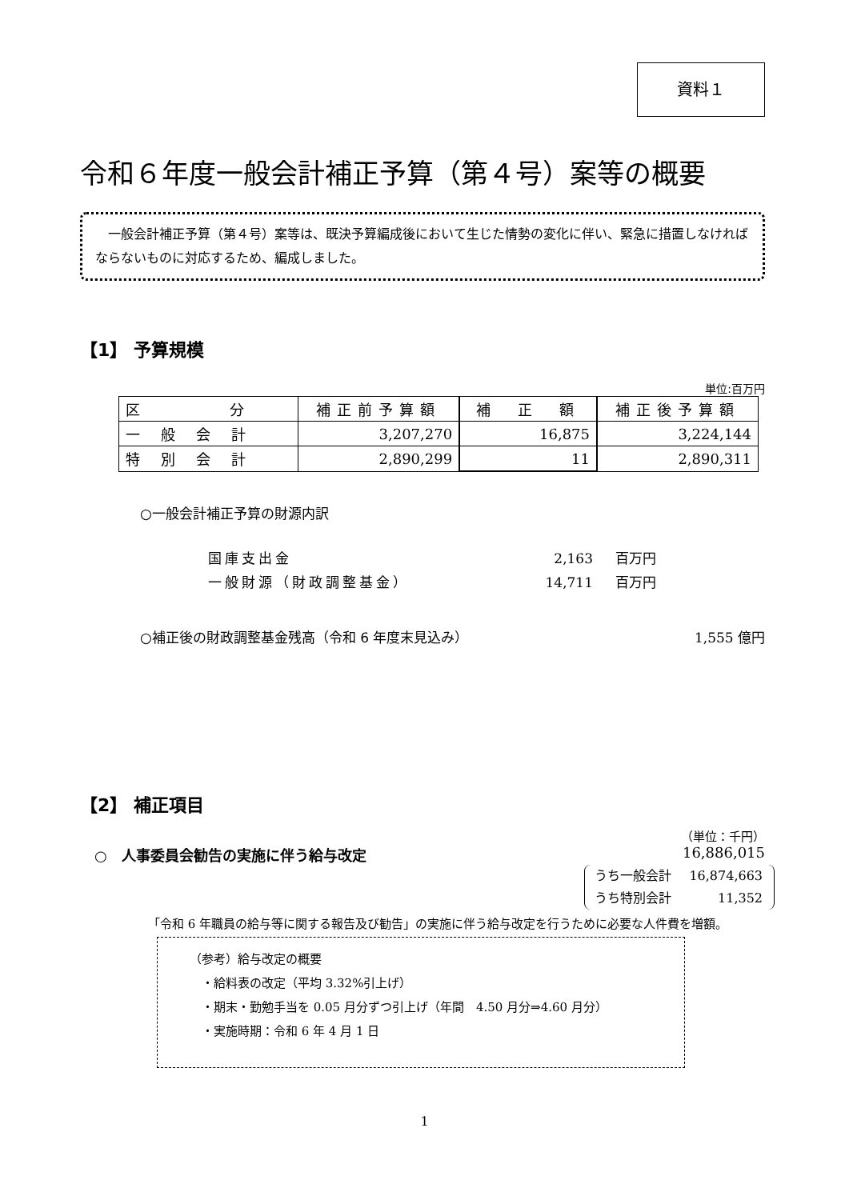資料１
令和６年度一般会計補正予算（第４号）案等の概要
　一般会計補正予算（第４号）案等は、既決予算編成後において生じた情勢の変化に伴い、緊急に措置しなければならないものに対応するため、編成しました。
【1】 予算規模
単位:百万円
| 区 分 | 補正前予算額 | 補 正 額 | 補正後予算額 |
| --- | --- | --- | --- |
| 一般会計 | 3,207,270 | 16,875 | 3,224,144 |
| 特別会計 | 2,890,299 | 11 | 2,890,311 |
○一般会計補正予算の財源内訳
国庫支出金 2,163 百万円
一般財源（財政調整基金） 14,711 百万円
○補正後の財政調整基金残高（令和 6 年度末見込み） 1,555 億円
【2】 補正項目
（単位：千円）
○　人事委員会勧告の実施に伴う給与改定 16,886,015
うち一般会計 16,874,663
うち特別会計 11,352
「令和 6 年職員の給与等に関する報告及び勧告」の実施に伴う給与改定を行うために必要な人件費を増額。
（参考）給与改定の概要
　・給料表の改定（平均 3.32%引上げ）
　・期末・勤勉手当を 0.05 月分ずつ引上げ（年間　4.50 月分⇒4.60 月分）
　・実施時期：令和 6 年 4 月 1 日
1